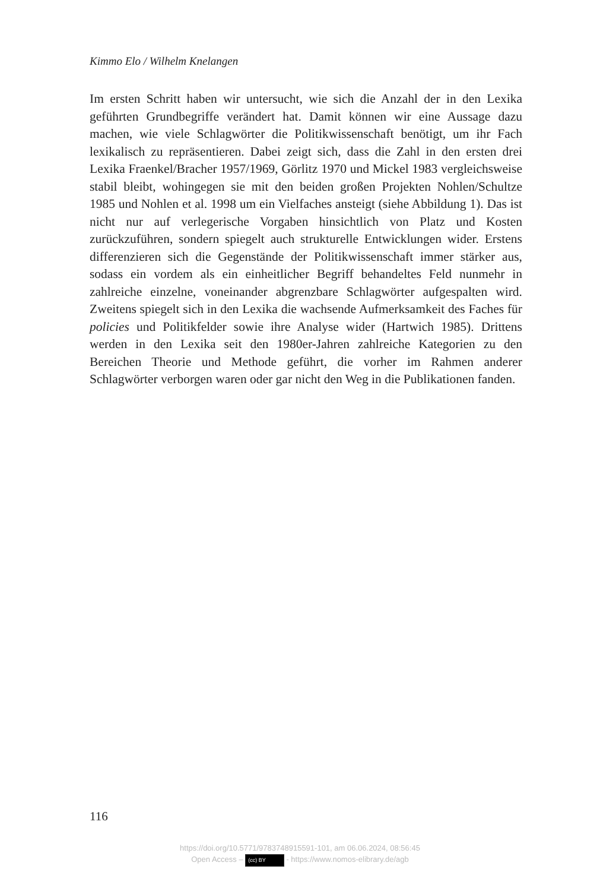Kimmo Elo / Wilhelm Knelangen
Im ersten Schritt haben wir untersucht, wie sich die Anzahl der in den Lexika geführten Grundbegriffe verändert hat. Damit können wir eine Aussage dazu machen, wie viele Schlagwörter die Politikwissenschaft benötigt, um ihr Fach lexikalisch zu repräsentieren. Dabei zeigt sich, dass die Zahl in den ersten drei Lexika Fraenkel/Bracher 1957/1969, Görlitz 1970 und Mickel 1983 vergleichsweise stabil bleibt, wohingegen sie mit den beiden großen Projekten Nohlen/Schultze 1985 und Nohlen et al. 1998 um ein Vielfaches ansteigt (siehe Abbildung 1). Das ist nicht nur auf verlegerische Vorgaben hinsichtlich von Platz und Kosten zurückzuführen, sondern spiegelt auch strukturelle Entwicklungen wider. Erstens differenzieren sich die Gegenstände der Politikwissenschaft immer stärker aus, sodass ein vordem als ein einheitlicher Begriff behandeltes Feld nunmehr in zahlreiche einzelne, voneinander abgrenzbare Schlagwörter aufgespalten wird. Zweitens spiegelt sich in den Lexika die wachsende Aufmerksamkeit des Faches für policies und Politikfelder sowie ihre Analyse wider (Hartwich 1985). Drittens werden in den Lexika seit den 1980er-Jahren zahlreiche Kategorien zu den Bereichen Theorie und Methode geführt, die vorher im Rahmen anderer Schlagwörter verborgen waren oder gar nicht den Weg in die Publikationen fanden.
116
https://doi.org/10.5771/9783748915591-101, am 06.06.2024, 08:56:45
Open Access – (cc) BY - https://www.nomos-elibrary.de/agb